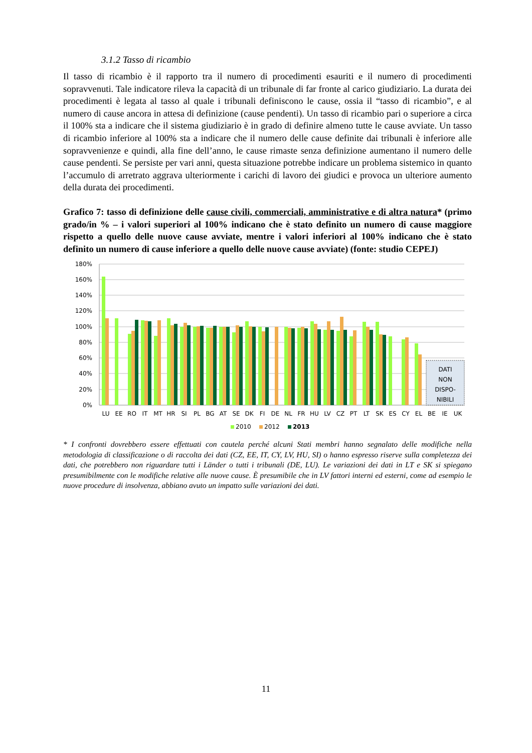3.1.2 Tasso di ricambio
Il tasso di ricambio è il rapporto tra il numero di procedimenti esauriti e il numero di procedimenti sopravvenuti. Tale indicatore rileva la capacità di un tribunale di far fronte al carico giudiziario. La durata dei procedimenti è legata al tasso al quale i tribunali definiscono le cause, ossia il “tasso di ricambio”, e al numero di cause ancora in attesa di definizione (cause pendenti). Un tasso di ricambio pari o superiore a circa il 100% sta a indicare che il sistema giudiziario è in grado di definire almeno tutte le cause avviate. Un tasso di ricambio inferiore al 100% sta a indicare che il numero delle cause definite dai tribunali è inferiore alle sopravvenienze e quindi, alla fine dell’anno, le cause rimaste senza definizione aumentano il numero delle cause pendenti. Se persiste per vari anni, questa situazione potrebbe indicare un problema sistemico in quanto l’accumulo di arretrato aggrava ulteriormente i carichi di lavoro dei giudici e provoca un ulteriore aumento della durata dei procedimenti.
Grafico 7: tasso di definizione delle cause civili, commerciali, amministrative e di altra natura* (primo grado/in % – i valori superiori al 100% indicano che è stato definito un numero di cause maggiore rispetto a quello delle nuove cause avviate, mentre i valori inferiori al 100% indicano che è stato definito un numero di cause inferiore a quello delle nuove cause avviate) (fonte: studio CEPEJ)
180%
160%
140%
120%
100%
80%
60%
40%
20%
0%
DATI
NON
DISPO-
NIBILI
LU
EE
RO
IT
MT
HR
SI
PL
BG
AT
SE
DK
FI
DE
NL
FR
HU
LV
CZ
PT
LT
SK
ES
CY
EL
BE
IE
UK
2010
2012
2013
* I confronti dovrebbero essere effettuati con cautela perché alcuni Stati membri hanno segnalato delle modifiche nella metodologia di classificazione o di raccolta dei dati (CZ, EE, IT, CY, LV, HU, SI) o hanno espresso riserve sulla completezza dei dati, che potrebbero non riguardare tutti i Länder o tutti i tribunali (DE, LU). Le variazioni dei dati in LT e SK si spiegano presumibilmente con le modifiche relative alle nuove cause. È presumibile che in LV fattori interni ed esterni, come ad esempio le nuove procedure di insolvenza, abbiano avuto un impatto sulle variazioni dei dati.
11